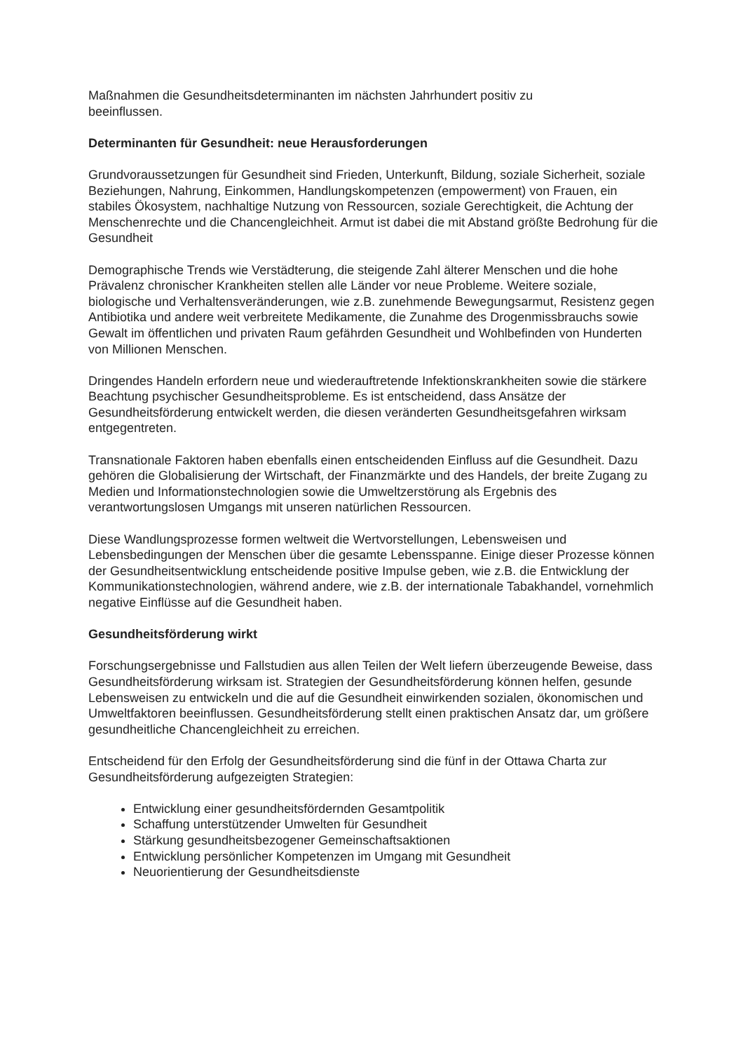Maßnahmen die Gesundheitsdeterminanten im nächsten Jahrhundert positiv zu
beeinflussen.
Determinanten für Gesundheit: neue Herausforderungen
Grundvoraussetzungen für Gesundheit sind Frieden, Unterkunft, Bildung, soziale Sicherheit, soziale Beziehungen, Nahrung, Einkommen, Handlungskompetenzen (empowerment) von Frauen, ein stabiles Ökosystem, nachhaltige Nutzung von Ressourcen, soziale Gerechtigkeit, die Achtung der Menschenrechte und die Chancengleichheit. Armut ist dabei die mit Abstand größte Bedrohung für die Gesundheit
Demographische Trends wie Verstädterung, die steigende Zahl älterer Menschen und die hohe Prävalenz chronischer Krankheiten stellen alle Länder vor neue Probleme. Weitere soziale, biologische und Verhaltensveränderungen, wie z.B. zunehmende Bewegungsarmut, Resistenz gegen Antibiotika und andere weit verbreitete Medikamente, die Zunahme des Drogenmissbrauchs sowie Gewalt im öffentlichen und privaten Raum gefährden Gesundheit und Wohlbefinden von Hunderten von Millionen Menschen.
Dringendes Handeln erfordern neue und wiederauftretende Infektionskrankheiten sowie die stärkere Beachtung psychischer Gesundheitsprobleme. Es ist entscheidend, dass Ansätze der Gesundheitsförderung entwickelt werden, die diesen veränderten Gesundheitsgefahren wirksam entgegentreten.
Transnationale Faktoren haben ebenfalls einen entscheidenden Einfluss auf die Gesundheit. Dazu gehören die Globalisierung der Wirtschaft, der Finanzmärkte und des Handels, der breite Zugang zu Medien und Informationstechnologien sowie die Umweltzerstörung als Ergebnis des verantwortungslosen Umgangs mit unseren natürlichen Ressourcen.
Diese Wandlungsprozesse formen weltweit die Wertvorstellungen, Lebensweisen und Lebensbedingungen der Menschen über die gesamte Lebensspanne. Einige dieser Prozesse können der Gesundheitsentwicklung entscheidende positive Impulse geben, wie z.B. die Entwicklung der Kommunikationstechnologien, während andere, wie z.B. der internationale Tabakhandel, vornehmlich negative Einflüsse auf die Gesundheit haben.
Gesundheitsförderung wirkt
Forschungsergebnisse und Fallstudien aus allen Teilen der Welt liefern überzeugende Beweise, dass Gesundheitsförderung wirksam ist. Strategien der Gesundheitsförderung können helfen, gesunde Lebensweisen zu entwickeln und die auf die Gesundheit einwirkenden sozialen, ökonomischen und Umweltfaktoren beeinflussen. Gesundheitsförderung stellt einen praktischen Ansatz dar, um größere gesundheitliche Chancengleichheit zu erreichen.
Entscheidend für den Erfolg der Gesundheitsförderung sind die fünf in der Ottawa Charta zur Gesundheitsförderung aufgezeigten Strategien:
Entwicklung einer gesundheitsfördernden Gesamtpolitik
Schaffung unterstützender Umwelten für Gesundheit
Stärkung gesundheitsbezogener Gemeinschaftsaktionen
Entwicklung persönlicher Kompetenzen im Umgang mit Gesundheit
Neuorientierung der Gesundheitsdienste